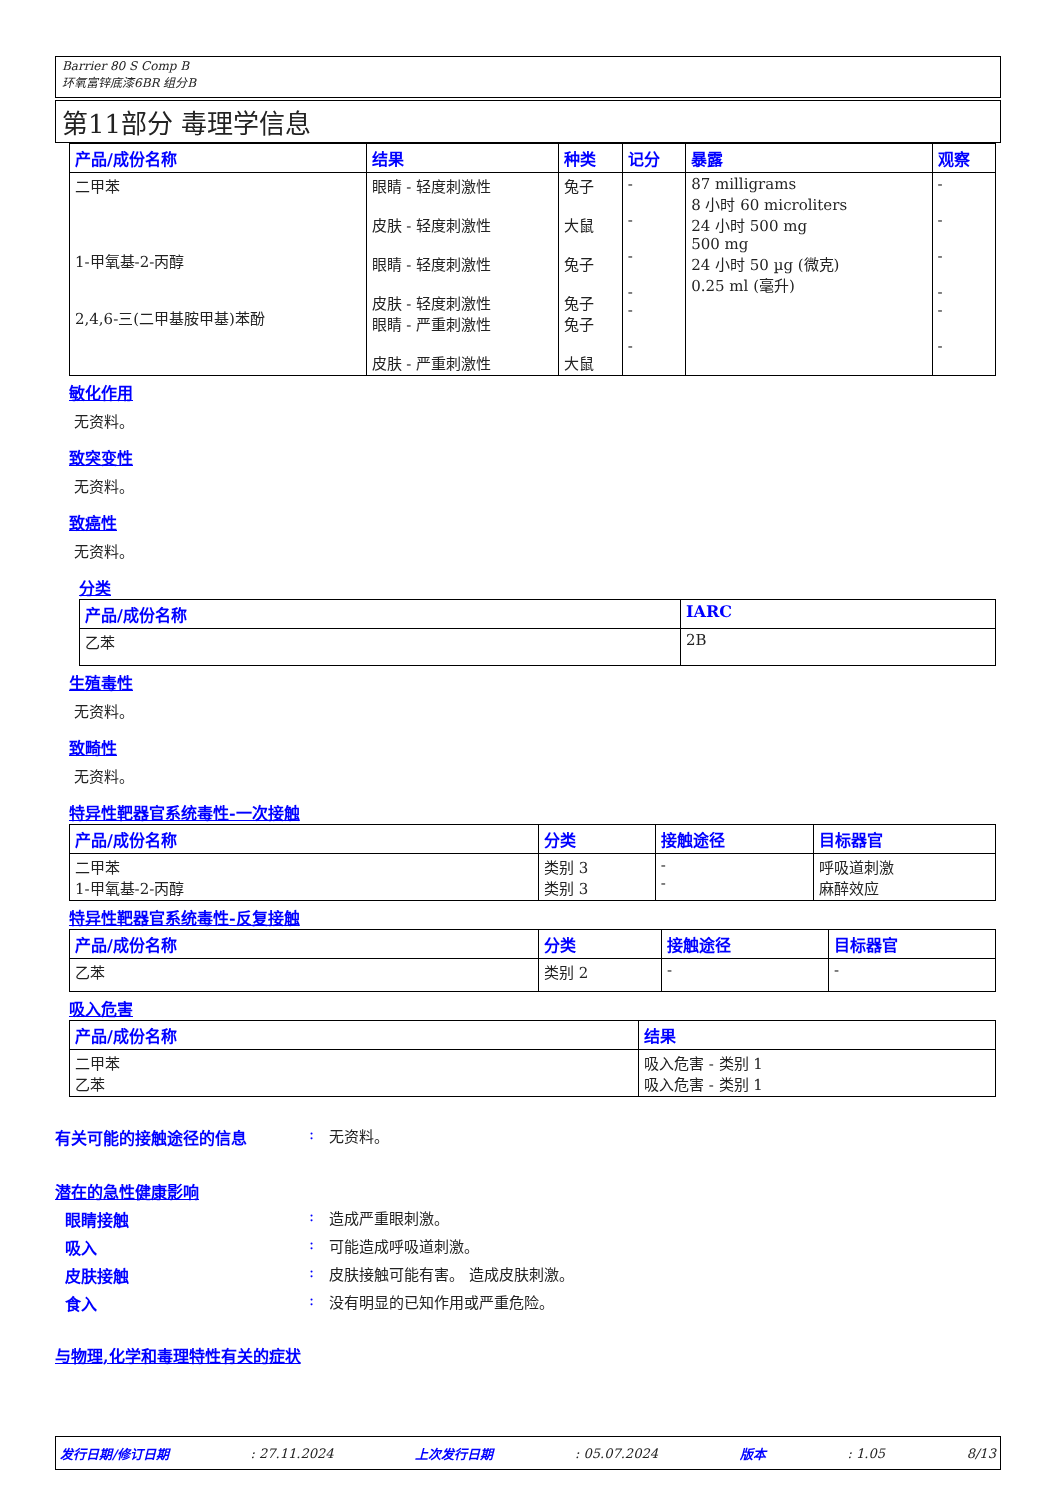Barrier 80 S Comp B
环氧富锌底漆6BR 组分B
第11部分 毒理学信息
| 产品/成份名称 | 结果 | 种类 | 记分 | 暴露 | 观察 |
| --- | --- | --- | --- | --- | --- |
| 二甲苯 1-甲氧基-2-丙醇 2,4,6-三(二甲基胺甲基)苯酚 | 眼睛 - 轻度刺激性 皮肤 - 轻度刺激性 眼睛 - 轻度刺激性 皮肤 - 轻度刺激性 眼睛 - 严重刺激性 皮肤 - 严重刺激性 | 兔子 大鼠 兔子 兔子 兔子 大鼠 | - - - - - - | 87 milligrams 8 小时 60 microliters 24 小时 500 mg 500 mg 24 小时 50 µg (微克) 0.25 ml (毫升) | - - - - - - |
敏化作用
无资料。
致突变性
无资料。
致癌性
无资料。
分类
| 产品/成份名称 | IARC |
| --- | --- |
| 乙苯 | 2B |
生殖毒性
无资料。
致畸性
无资料。
特异性靶器官系统毒性-一次接触
| 产品/成份名称 | 分类 | 接触途径 | 目标器官 |
| --- | --- | --- | --- |
| 二甲苯 1-甲氧基-2-丙醇 | 类别 3 类别 3 | - - | 呼吸道刺激 麻醉效应 |
特异性靶器官系统毒性-反复接触
| 产品/成份名称 | 分类 | 接触途径 | 目标器官 |
| --- | --- | --- | --- |
| 乙苯 | 类别 2 | - | - |
吸入危害
| 产品/成份名称 | 结果 |
| --- | --- |
| 二甲苯 乙苯 | 吸入危害 - 类别 1 吸入危害 - 类别 1 |
有关可能的接触途径的信息: 无资料。
潜在的急性健康影响
眼睛接触: 造成严重眼刺激。
吸入: 可能造成呼吸道刺激。
皮肤接触: 皮肤接触可能有害。 造成皮肤刺激。
食入: 没有明显的已知作用或严重危险。
与物理,化学和毒理特性有关的症状
发行日期/修订日期: 27.11.2024 上次发行日期: 05.07.2024 版本: 1.05 8/13